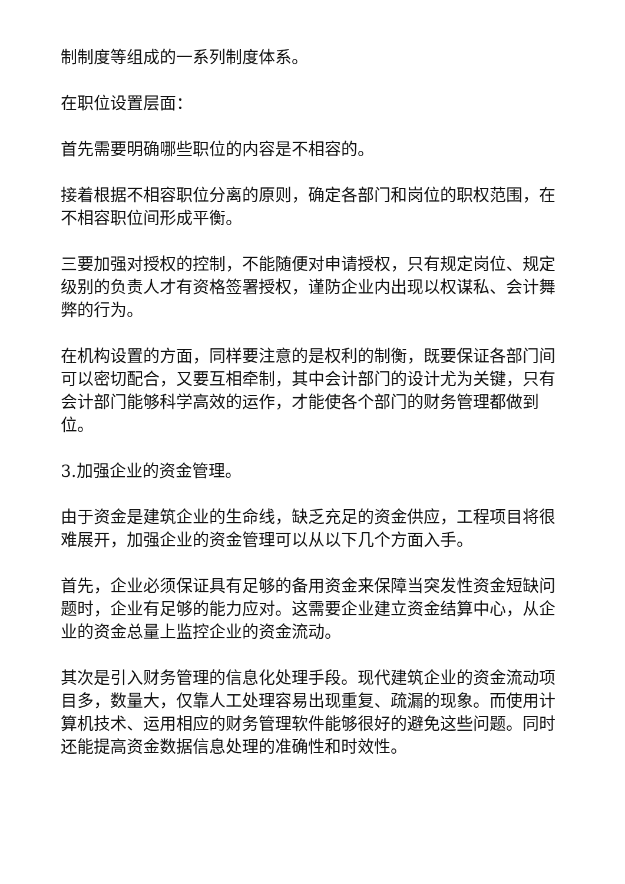制制度等组成的一系列制度体系。
在职位设置层面：
首先需要明确哪些职位的内容是不相容的。
接着根据不相容职位分离的原则，确定各部门和岗位的职权范围，在不相容职位间形成平衡。
三要加强对授权的控制，不能随便对申请授权，只有规定岗位、规定级别的负责人才有资格签署授权，谨防企业内出现以权谋私、会计舞弊的行为。
在机构设置的方面，同样要注意的是权利的制衡，既要保证各部门间可以密切配合，又要互相牵制，其中会计部门的设计尤为关键，只有会计部门能够科学高效的运作，才能使各个部门的财务管理都做到位。
3.加强企业的资金管理。
由于资金是建筑企业的生命线，缺乏充足的资金供应，工程项目将很难展开，加强企业的资金管理可以从以下几个方面入手。
首先，企业必须保证具有足够的备用资金来保障当突发性资金短缺问题时，企业有足够的能力应对。这需要企业建立资金结算中心，从企业的资金总量上监控企业的资金流动。
其次是引入财务管理的信息化处理手段。现代建筑企业的资金流动项目多，数量大，仅靠人工处理容易出现重复、疏漏的现象。而使用计算机技术、运用相应的财务管理软件能够很好的避免这些问题。同时还能提高资金数据信息处理的准确性和时效性。